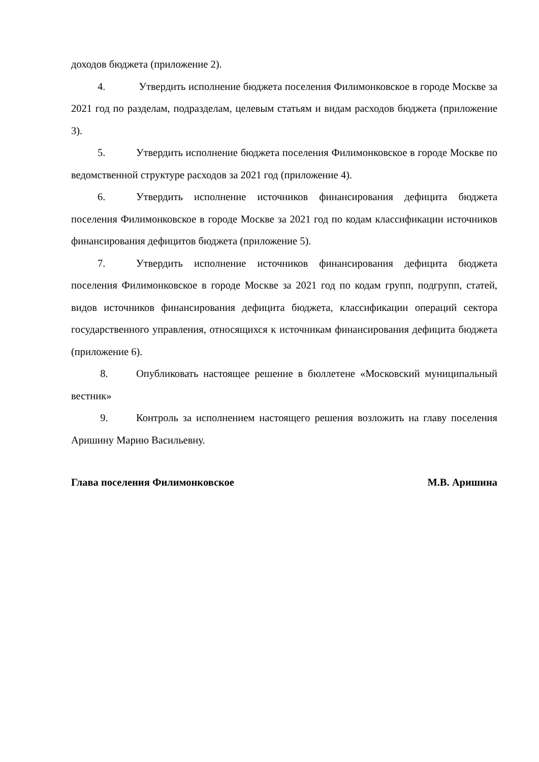доходов бюджета (приложение 2).
4. Утвердить исполнение бюджета поселения Филимонковское в городе Москве за 2021 год по разделам, подразделам, целевым статьям и видам расходов бюджета (приложение 3).
5. Утвердить исполнение бюджета поселения Филимонковское в городе Москве по ведомственной структуре расходов за 2021 год (приложение 4).
6. Утвердить исполнение источников финансирования дефицита бюджета поселения Филимонковское в городе Москве за 2021 год по кодам классификации источников финансирования дефицитов бюджета (приложение 5).
7. Утвердить исполнение источников финансирования дефицита бюджета поселения Филимонковское в городе Москве за 2021 год по кодам групп, подгрупп, статей, видов источников финансирования дефицита бюджета, классификации операций сектора государственного управления, относящихся к источникам финансирования дефицита бюджета (приложение 6).
8. Опубликовать настоящее решение в бюллетене «Московский муниципальный вестник»
9. Контроль за исполнением настоящего решения возложить на главу поселения Аришину Марию Васильевну.
Глава поселения Филимонковское М.В. Аришина